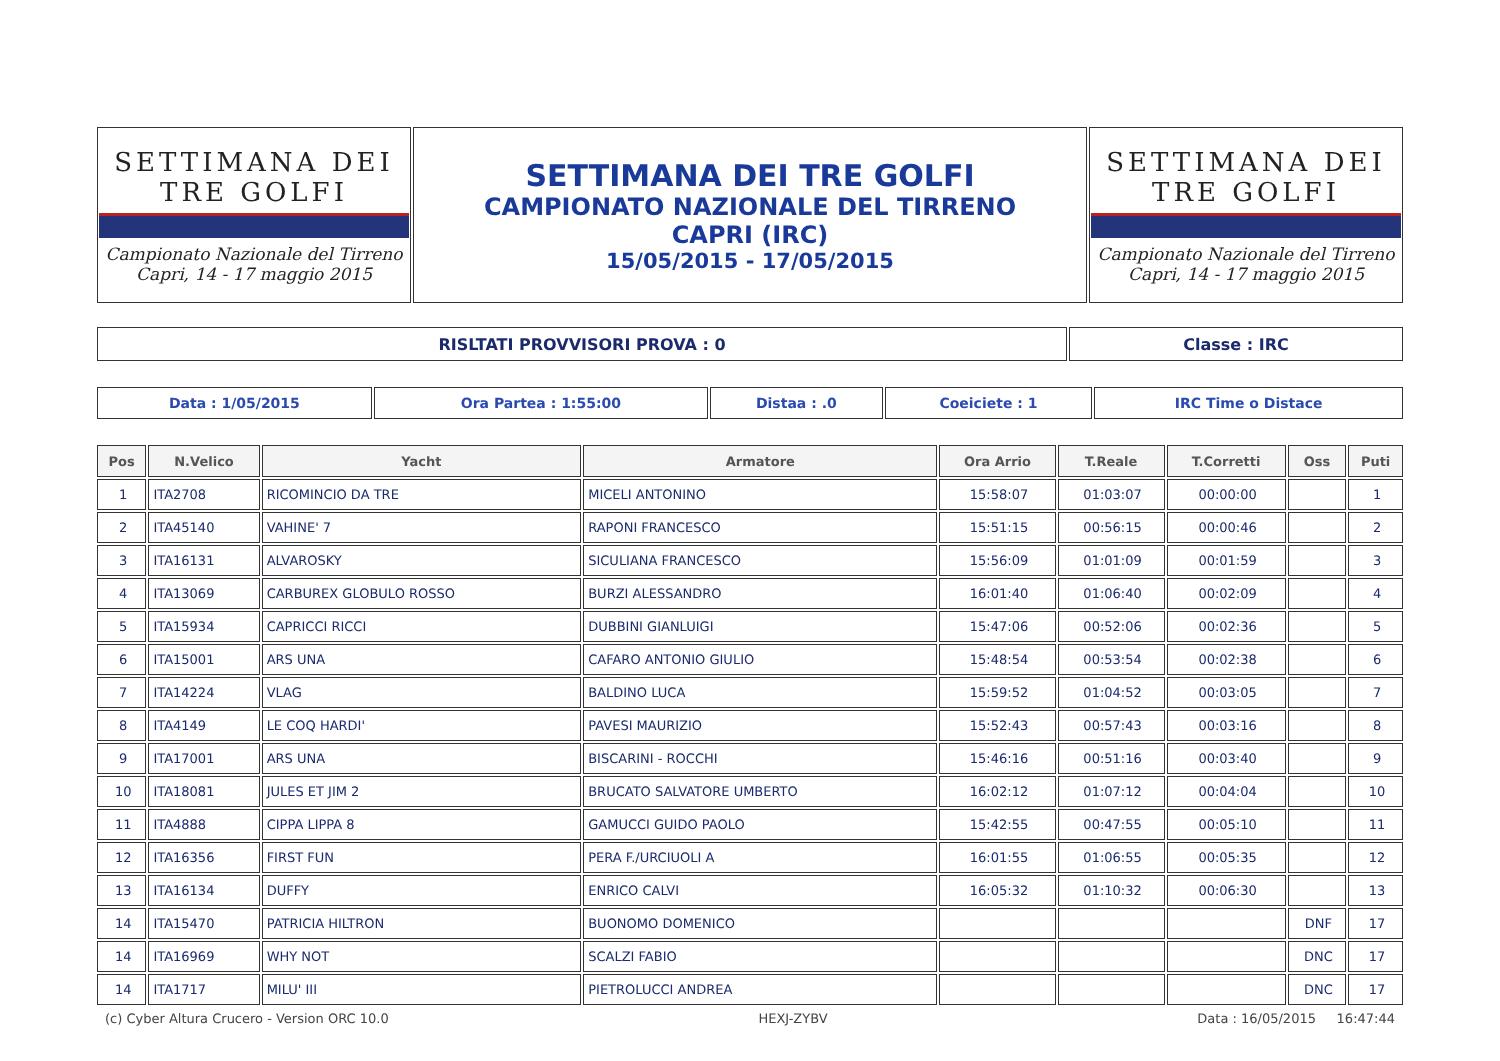| SETTIMANA DEI TRE GOLFI Campionato Nazionale del Tirreno Capri, 14 - 17 maggio 2015 | SETTIMANA DEI TRE GOLFI CAMPIONATO NAZIONALE DEL TIRRENO CAPRI (IRC) 15/05/2015 - 17/05/2015 | SETTIMANA DEI TRE GOLFI Campionato Nazionale del Tirreno Capri, 14 - 17 maggio 2015 |
| RISLTATI PROVVISORI PROVA : 0 | Classe : IRC |
| Data : 1/05/2015 | Ora Partea : 1:55:00 | Distaa : .0 | Coeiciete : 1 | IRC Time o Distace |
| Pos | N.Velico | Yacht | Armatore | Ora Arrio | T.Reale | T.Corretti | Oss | Puti |
| --- | --- | --- | --- | --- | --- | --- | --- | --- |
| 1 | ITA2708 | RICOMINCIO DA TRE | MICELI ANTONINO | 15:58:07 | 01:03:07 | 00:00:00 | | 1 |
| 2 | ITA45140 | VAHINE' 7 | RAPONI FRANCESCO | 15:51:15 | 00:56:15 | 00:00:46 | | 2 |
| 3 | ITA16131 | ALVAROSKY | SICULIANA FRANCESCO | 15:56:09 | 01:01:09 | 00:01:59 | | 3 |
| 4 | ITA13069 | CARBUREX GLOBULO ROSSO | BURZI ALESSANDRO | 16:01:40 | 01:06:40 | 00:02:09 | | 4 |
| 5 | ITA15934 | CAPRICCI RICCI | DUBBINI GIANLUIGI | 15:47:06 | 00:52:06 | 00:02:36 | | 5 |
| 6 | ITA15001 | ARS UNA | CAFARO ANTONIO GIULIO | 15:48:54 | 00:53:54 | 00:02:38 | | 6 |
| 7 | ITA14224 | VLAG | BALDINO LUCA | 15:59:52 | 01:04:52 | 00:03:05 | | 7 |
| 8 | ITA4149 | LE COQ HARDI' | PAVESI MAURIZIO | 15:52:43 | 00:57:43 | 00:03:16 | | 8 |
| 9 | ITA17001 | ARS UNA | BISCARINI - ROCCHI | 15:46:16 | 00:51:16 | 00:03:40 | | 9 |
| 10 | ITA18081 | JULES ET JIM 2 | BRUCATO SALVATORE UMBERTO | 16:02:12 | 01:07:12 | 00:04:04 | | 10 |
| 11 | ITA4888 | CIPPA LIPPA 8 | GAMUCCI GUIDO PAOLO | 15:42:55 | 00:47:55 | 00:05:10 | | 11 |
| 12 | ITA16356 | FIRST FUN | PERA F./URCIUOLI A | 16:01:55 | 01:06:55 | 00:05:35 | | 12 |
| 13 | ITA16134 | DUFFY | ENRICO CALVI | 16:05:32 | 01:10:32 | 00:06:30 | | 13 |
| 14 | ITA15470 | PATRICIA HILTRON | BUONOMO DOMENICO | | | | DNF | 17 |
| 14 | ITA16969 | WHY NOT | SCALZI FABIO | | | | DNC | 17 |
| 14 | ITA1717 | MILU' III | PIETROLUCCI ANDREA | | | | DNC | 17 |
(c) Cyber Altura Crucero - Version ORC 10.0 HEXJ-ZYBV Data : 16/05/2015 16:47:44